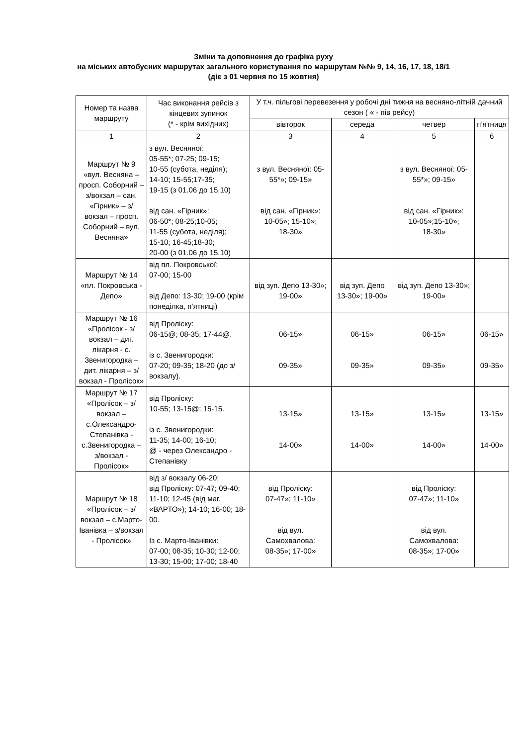Зміни та доповнення до графіка руху
на міських автобусних маршрутах загального користування по маршрутам №№ 9, 14, 16, 17, 18, 18/1
(діє з 01 червня по 15 жовтня)
| Номер та назва маршруту | Час виконання рейсів з кінцевих зупинок (* - крім вихідних) | У т.ч. пільгові перевезення у робочі дні тижня на весняно-літній дачний сезон ( « - пів рейсу) | | | |
| --- | --- | --- | --- | --- | --- |
| | | вівторок | середа | четвер | п’ятниця |
| 1 | 2 | 3 | 4 | 5 | 6 |
| Маршрут № 9 «вул. Весняна – просп. Соборний – з/вокзал – сан. «Гірник» – з/вокзал – просп. Соборний – вул. Весняна» | з вул. Весняної: 05-55*; 07-25; 09-15; 10-55 (субота, неділя); 14-10; 15-55;17-35; 19-15 (з 01.06 до 15.10) від сан. «Гірник»: 06-50*; 08-25;10-05; 11-55 (субота, неділя); 15-10; 16-45;18-30; 20-00 (з 01.06 до 15.10) | з вул. Весняної: 05-55*»; 09-15» від сан. «Гірник»: 10-05»; 15-10»; 18-30» | | з вул. Весняної: 05-55*»; 09-15» від сан. «Гірник»: 10-05»;15-10»; 18-30» | |
| Маршрут № 14 «пл. Покровська - Депо» | від пл. Покровської: 07-00; 15-00 від Депо: 13-30; 19-00 (крім понеділка, п’ятниці) | від зуп. Депо 13-30»; 19-00» | від зуп. Депо 13-30»; 19-00» | від зуп. Депо 13-30»; 19-00» | |
| Маршрут № 16 «Пролісок - з/вокзал – дит. лікарня - с. Звенигородка – дит. лікарня – з/вокзал - Пролісок» | від Проліску: 06-15@; 08-35; 17-44@. із с. Звенигородки: 07-20; 09-35; 18-20 (до з/вокзалу). | 06-15» 09-35» | 06-15» 09-35» | 06-15» 09-35» | 06-15» 09-35» |
| Маршрут № 17 «Пролісок – з/вокзал – с.Олександро-Степанівка - с.Звенигородка – з/вокзал - Пролісок» | від Проліску: 10-55; 13-15@; 15-15. із с. Звенигородки: 11-35; 14-00; 16-10; @ - через Олександро - Степанівку | 13-15» 14-00» | 13-15» 14-00» | 13-15» 14-00» | 13-15» 14-00» |
| Маршрут № 18 «Пролісок – з/вокзал – с.Марто-Іванівка – з/вокзал - Пролісок» | від з/ вокзалу 06-20; від Проліску: 07-47; 09-40; 11-10; 12-45 (від маг. «ВАРТО»); 14-10; 16-00; 18-00. Із с. Марто-Іванівки: 07-00; 08-35; 10-30; 12-00; 13-30; 15-00; 17-00; 18-40 | від Проліску: 07-47»; 11-10» від вул. Самохвалова: 08-35»; 17-00» | | від Проліску: 07-47»; 11-10» від вул. Самохвалова: 08-35»; 17-00» | |